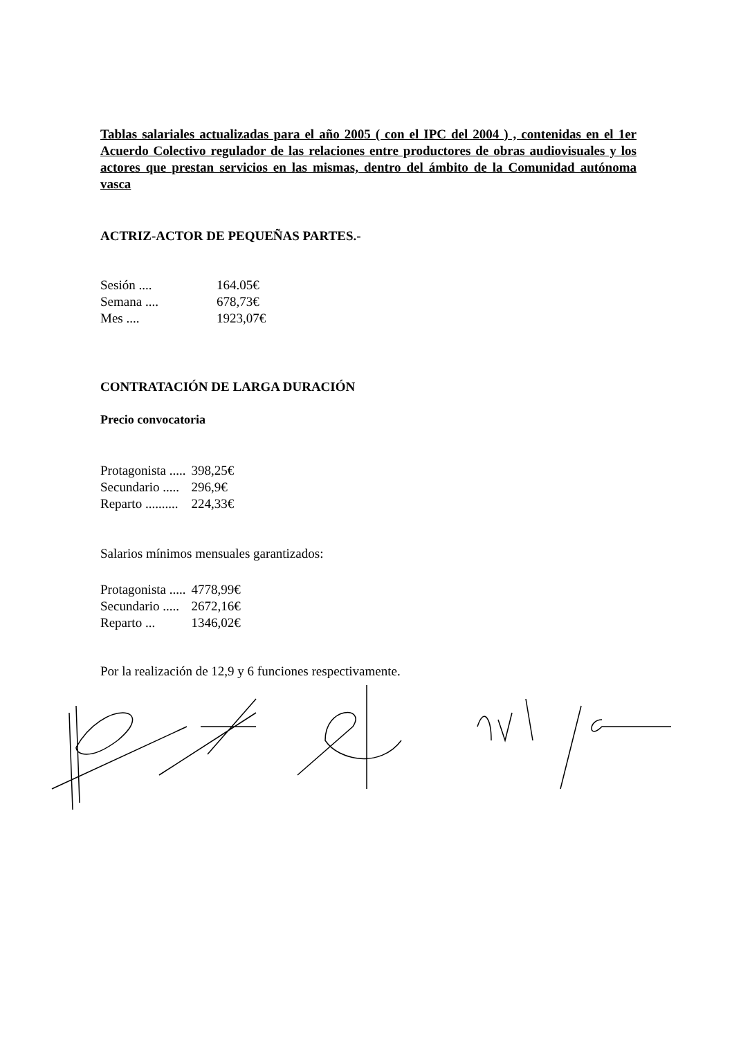Tablas salariales actualizadas para el año 2005 ( con el IPC del 2004 ) , contenidas en el 1er Acuerdo Colectivo regulador de las relaciones entre productores de obras audiovisuales y los actores que prestan servicios en las mismas, dentro del ámbito de la Comunidad autónoma vasca
ACTRIZ-ACTOR DE PEQUEÑAS PARTES.-
| Sesión .... | 164.05€ |
| Semana .... | 678,73€ |
| Mes .... | 1923,07€ |
CONTRATACIÓN DE LARGA DURACIÓN
Precio convocatoria
| Protagonista ..... | 398,25€ |
| Secundario ..... | 296,9€ |
| Reparto .......... | 224,33€ |
Salarios mínimos mensuales garantizados:
| Protagonista ..... | 4778,99€ |
| Secundario ..... | 2672,16€ |
| Reparto ... | 1346,02€ |
Por la realización de 12,9 y 6 funciones respectivamente.